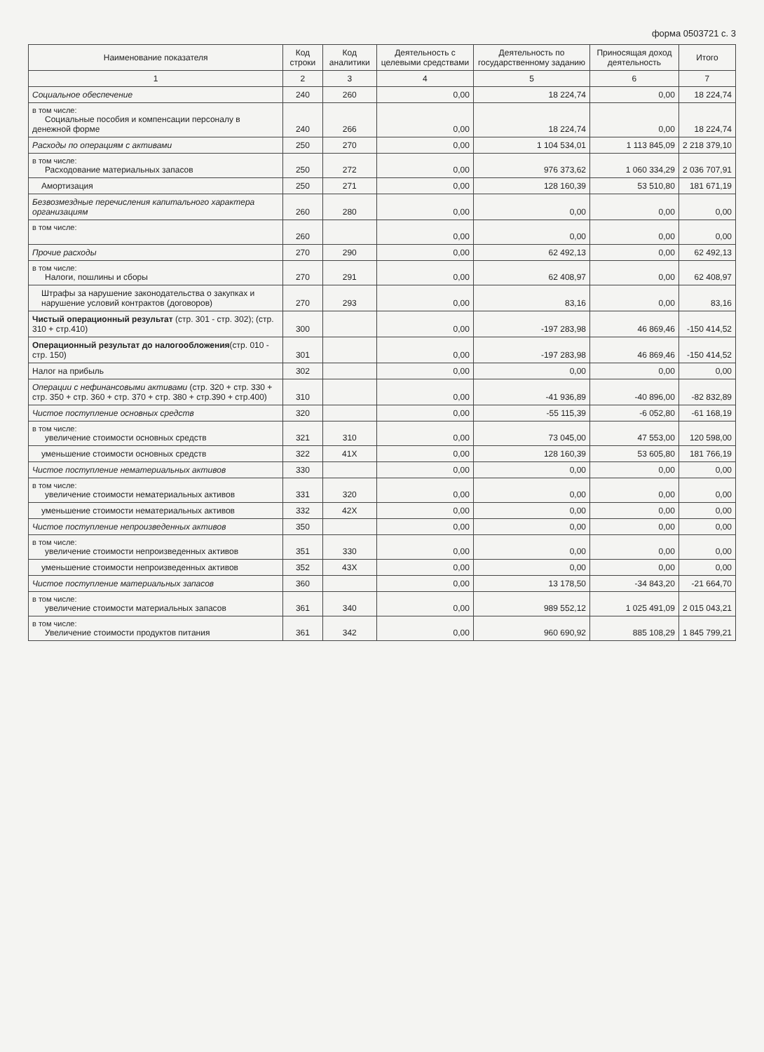форма 0503721 с. 3
| Наименование показателя | Код строки | Код аналитики | Деятельность с целевыми средствами | Деятельность по государственному заданию | Приносящая доход деятельность | Итого |
| --- | --- | --- | --- | --- | --- | --- |
| 1 | 2 | 3 | 4 | 5 | 6 | 7 |
| Социальное обеспечение | 240 | 260 | 0,00 | 18 224,74 | 0,00 | 18 224,74 |
| в том числе: Социальные пособия и компенсации персоналу в денежной форме | 240 | 266 | 0,00 | 18 224,74 | 0,00 | 18 224,74 |
| Расходы по операциям с активами | 250 | 270 | 0,00 | 1 104 534,01 | 1 113 845,09 | 2 218 379,10 |
| в том числе: Расходование материальных запасов | 250 | 272 | 0,00 | 976 373,62 | 1 060 334,29 | 2 036 707,91 |
| Амортизация | 250 | 271 | 0,00 | 128 160,39 | 53 510,80 | 181 671,19 |
| Безвозмездные перечисления капитального характера организациям | 260 | 280 | 0,00 | 0,00 | 0,00 | 0,00 |
| в том числе: | 260 | | 0,00 | 0,00 | 0,00 | 0,00 |
| Прочие расходы | 270 | 290 | 0,00 | 62 492,13 | 0,00 | 62 492,13 |
| в том числе: Налоги, пошлины и сборы | 270 | 291 | 0,00 | 62 408,97 | 0,00 | 62 408,97 |
| Штрафы за нарушение законодательства о закупках и нарушение условий контрактов (договоров) | 270 | 293 | 0,00 | 83,16 | 0,00 | 83,16 |
| Чистый операционный результат (стр. 301 - стр. 302); (стр. 310 + стр.410) | 300 | | 0,00 | -197 283,98 | 46 869,46 | -150 414,52 |
| Операционный результат до налогообложения (стр. 010 - стр. 150) | 301 | | 0,00 | -197 283,98 | 46 869,46 | -150 414,52 |
| Налог на прибыль | 302 | | 0,00 | 0,00 | 0,00 | 0,00 |
| Операции с нефинансовыми активами (стр. 320 + стр. 330 + стр. 350 + стр. 360 + стр. 370 + стр. 380 + стр.390 + стр.400) | 310 | | 0,00 | -41 936,89 | -40 896,00 | -82 832,89 |
| Чистое поступление основных средств | 320 | | 0,00 | -55 115,39 | -6 052,80 | -61 168,19 |
| в том числе: увеличение стоимости основных средств | 321 | 310 | 0,00 | 73 045,00 | 47 553,00 | 120 598,00 |
| уменьшение стоимости основных средств | 322 | 41X | 0,00 | 128 160,39 | 53 605,80 | 181 766,19 |
| Чистое поступление нематериальных активов | 330 | | 0,00 | 0,00 | 0,00 | 0,00 |
| в том числе: увеличение стоимости нематериальных активов | 331 | 320 | 0,00 | 0,00 | 0,00 | 0,00 |
| уменьшение стоимости нематериальных активов | 332 | 42X | 0,00 | 0,00 | 0,00 | 0,00 |
| Чистое поступление непроизведенных активов | 350 | | 0,00 | 0,00 | 0,00 | 0,00 |
| в том числе: увеличение стоимости непроизведенных активов | 351 | 330 | 0,00 | 0,00 | 0,00 | 0,00 |
| уменьшение стоимости непроизведенных активов | 352 | 43X | 0,00 | 0,00 | 0,00 | 0,00 |
| Чистое поступление материальных запасов | 360 | | 0,00 | 13 178,50 | -34 843,20 | -21 664,70 |
| в том числе: увеличение стоимости материальных запасов | 361 | 340 | 0,00 | 989 552,12 | 1 025 491,09 | 2 015 043,21 |
| в том числе: Увеличение стоимости продуктов питания | 361 | 342 | 0,00 | 960 690,92 | 885 108,29 | 1 845 799,21 |